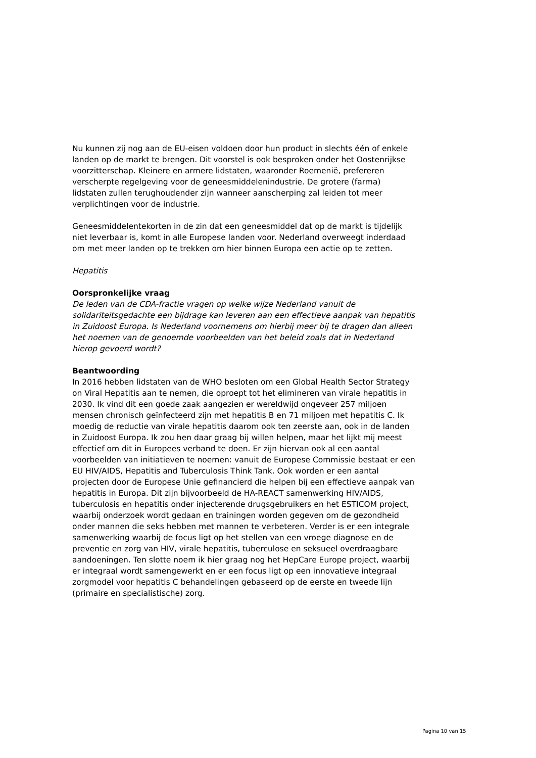Nu kunnen zij nog aan de EU-eisen voldoen door hun product in slechts één of enkele landen op de markt te brengen. Dit voorstel is ook besproken onder het Oostenrijkse voorzitterschap. Kleinere en armere lidstaten, waaronder Roemenië, prefereren verscherpte regelgeving voor de geneesmiddelenindustrie. De grotere (farma) lidstaten zullen terughoudender zijn wanneer aanscherping zal leiden tot meer verplichtingen voor de industrie.
Geneesmiddelentekorten in de zin dat een geneesmiddel dat op de markt is tijdelijk niet leverbaar is, komt in alle Europese landen voor. Nederland overweegt inderdaad om met meer landen op te trekken om hier binnen Europa een actie op te zetten.
Hepatitis
Oorspronkelijke vraag
De leden van de CDA-fractie vragen op welke wijze Nederland vanuit de solidariteitsgedachte een bijdrage kan leveren aan een effectieve aanpak van hepatitis in Zuidoost Europa. Is Nederland voornemens om hierbij meer bij te dragen dan alleen het noemen van de genoemde voorbeelden van het beleid zoals dat in Nederland hierop gevoerd wordt?
Beantwoording
In 2016 hebben lidstaten van de WHO besloten om een Global Health Sector Strategy on Viral Hepatitis aan te nemen, die oproept tot het elimineren van virale hepatitis in 2030. Ik vind dit een goede zaak aangezien er wereldwijd ongeveer 257 miljoen mensen chronisch geïnfecteerd zijn met hepatitis B en 71 miljoen met hepatitis C. Ik moedig de reductie van virale hepatitis daarom ook ten zeerste aan, ook in de landen in Zuidoost Europa. Ik zou hen daar graag bij willen helpen, maar het lijkt mij meest effectief om dit in Europees verband te doen. Er zijn hiervan ook al een aantal voorbeelden van initiatieven te noemen: vanuit de Europese Commissie bestaat er een EU HIV/AIDS, Hepatitis and Tuberculosis Think Tank. Ook worden er een aantal projecten door de Europese Unie gefinancierd die helpen bij een effectieve aanpak van hepatitis in Europa. Dit zijn bijvoorbeeld de HA-REACT samenwerking HIV/AIDS, tuberculosis en hepatitis onder injecterende drugsgebruikers en het ESTICOM project, waarbij onderzoek wordt gedaan en trainingen worden gegeven om de gezondheid onder mannen die seks hebben met mannen te verbeteren. Verder is er een integrale samenwerking waarbij de focus ligt op het stellen van een vroege diagnose en de preventie en zorg van HIV, virale hepatitis, tuberculose en seksueel overdraagbare aandoeningen. Ten slotte noem ik hier graag nog het HepCare Europe project, waarbij er integraal wordt samengewerkt en er een focus ligt op een innovatieve integraal zorgmodel voor hepatitis C behandelingen gebaseerd op de eerste en tweede lijn (primaire en specialistische) zorg.
Pagina 10 van 15